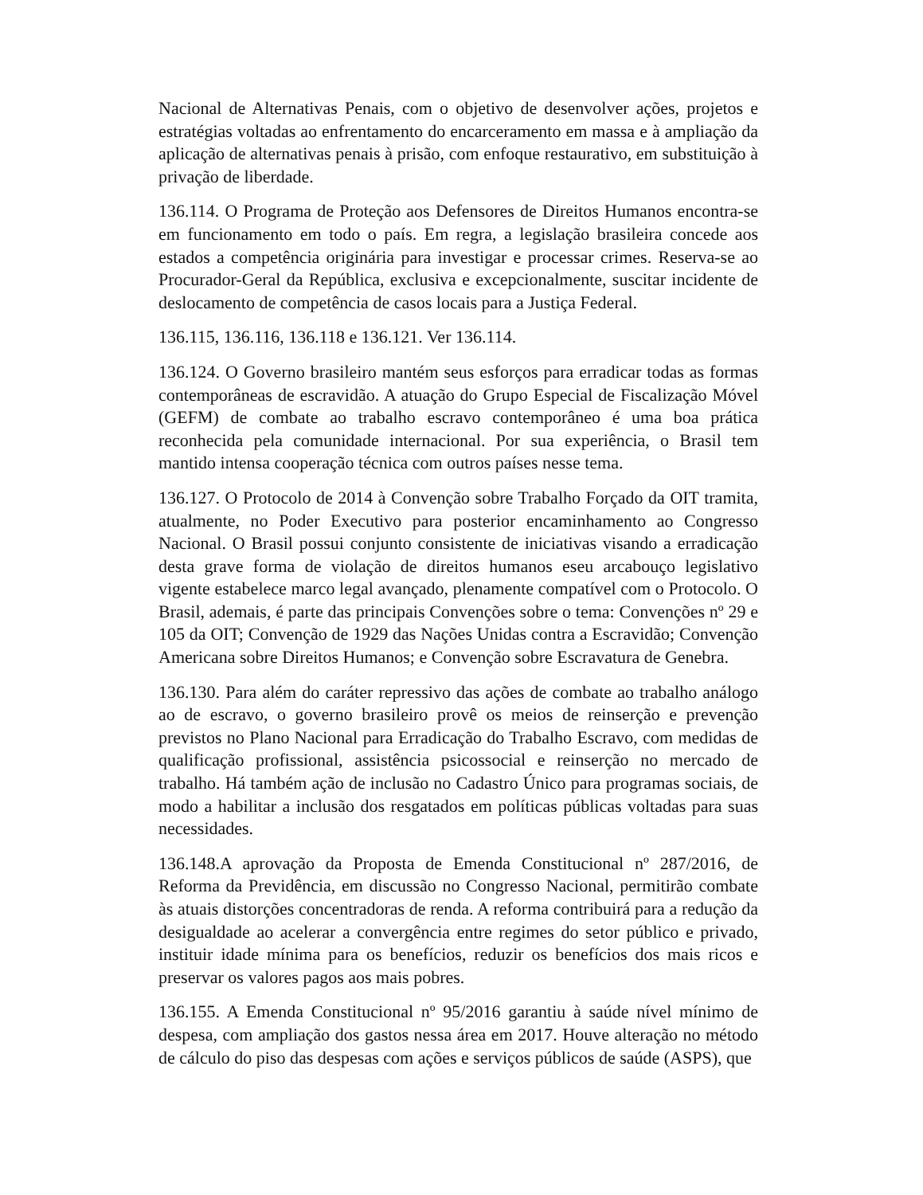Nacional de Alternativas Penais, com o objetivo de desenvolver ações, projetos e estratégias voltadas ao enfrentamento do encarceramento em massa e à ampliação da aplicação de alternativas penais à prisão, com enfoque restaurativo, em substituição à privação de liberdade.
136.114. O Programa de Proteção aos Defensores de Direitos Humanos encontra-se em funcionamento em todo o país. Em regra, a legislação brasileira concede aos estados a competência originária para investigar e processar crimes. Reserva-se ao Procurador-Geral da República, exclusiva e excepcionalmente, suscitar incidente de deslocamento de competência de casos locais para a Justiça Federal.
136.115, 136.116, 136.118 e 136.121. Ver 136.114.
136.124. O Governo brasileiro mantém seus esforços para erradicar todas as formas contemporâneas de escravidão. A atuação do Grupo Especial de Fiscalização Móvel (GEFM) de combate ao trabalho escravo contemporâneo é uma boa prática reconhecida pela comunidade internacional. Por sua experiência, o Brasil tem mantido intensa cooperação técnica com outros países nesse tema.
136.127. O Protocolo de 2014 à Convenção sobre Trabalho Forçado da OIT tramita, atualmente, no Poder Executivo para posterior encaminhamento ao Congresso Nacional. O Brasil possui conjunto consistente de iniciativas visando a erradicação desta grave forma de violação de direitos humanos eseu arcabouço legislativo vigente estabelece marco legal avançado, plenamente compatível com o Protocolo. O Brasil, ademais, é parte das principais Convenções sobre o tema: Convenções nº 29 e 105 da OIT; Convenção de 1929 das Nações Unidas contra a Escravidão; Convenção Americana sobre Direitos Humanos; e Convenção sobre Escravatura de Genebra.
136.130. Para além do caráter repressivo das ações de combate ao trabalho análogo ao de escravo, o governo brasileiro provê os meios de reinserção e prevenção previstos no Plano Nacional para Erradicação do Trabalho Escravo, com medidas de qualificação profissional, assistência psicossocial e reinserção no mercado de trabalho. Há também ação de inclusão no Cadastro Único para programas sociais, de modo a habilitar a inclusão dos resgatados em políticas públicas voltadas para suas necessidades.
136.148.A aprovação da Proposta de Emenda Constitucional nº 287/2016, de Reforma da Previdência, em discussão no Congresso Nacional, permitirão combate às atuais distorções concentradoras de renda. A reforma contribuirá para a redução da desigualdade ao acelerar a convergência entre regimes do setor público e privado, instituir idade mínima para os benefícios, reduzir os benefícios dos mais ricos e preservar os valores pagos aos mais pobres.
136.155. A Emenda Constitucional nº 95/2016 garantiu à saúde nível mínimo de despesa, com ampliação dos gastos nessa área em 2017. Houve alteração no método de cálculo do piso das despesas com ações e serviços públicos de saúde (ASPS), que